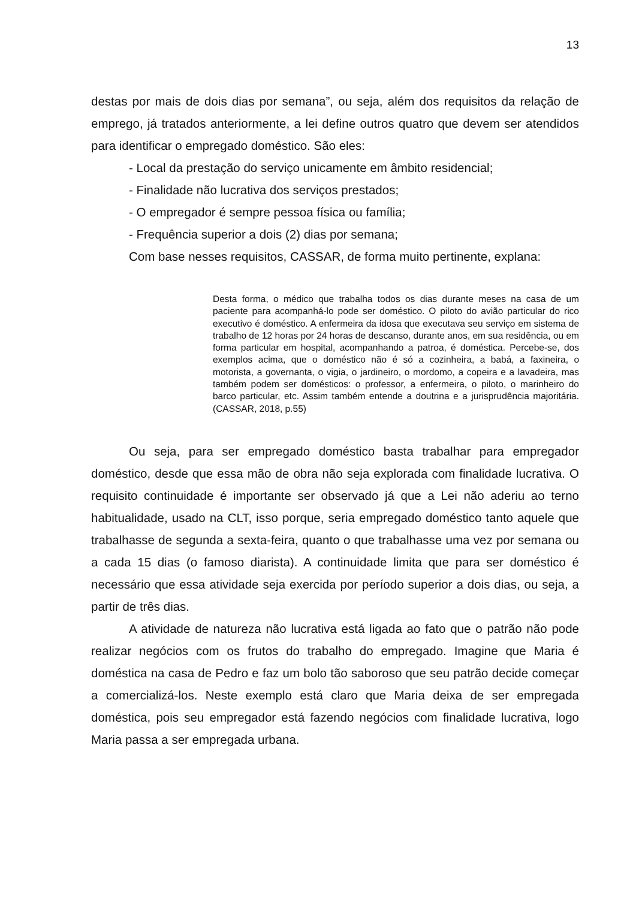13
destas por mais de dois dias por semana”, ou seja, além dos requisitos da relação de emprego, já tratados anteriormente, a lei define outros quatro que devem ser atendidos para identificar o empregado doméstico. São eles:
- Local da prestação do serviço unicamente em âmbito residencial;
- Finalidade não lucrativa dos serviços prestados;
- O empregador é sempre pessoa física ou família;
- Frequência superior a dois (2) dias por semana;
Com base nesses requisitos, CASSAR, de forma muito pertinente, explana:
Desta forma, o médico que trabalha todos os dias durante meses na casa de um paciente para acompanhá-lo pode ser doméstico. O piloto do avião particular do rico executivo é doméstico. A enfermeira da idosa que executava seu serviço em sistema de trabalho de 12 horas por 24 horas de descanso, durante anos, em sua residência, ou em forma particular em hospital, acompanhando a patroa, é doméstica. Percebe-se, dos exemplos acima, que o doméstico não é só a cozinheira, a babá, a faxineira, o motorista, a governanta, o vigia, o jardineiro, o mordomo, a copeira e a lavadeira, mas também podem ser domésticos: o professor, a enfermeira, o piloto, o marinheiro do barco particular, etc. Assim também entende a doutrina e a jurisprudência majoritária. (CASSAR, 2018, p.55)
Ou seja, para ser empregado doméstico basta trabalhar para empregador doméstico, desde que essa mão de obra não seja explorada com finalidade lucrativa. O requisito continuidade é importante ser observado já que a Lei não aderiu ao terno habitualidade, usado na CLT, isso porque, seria empregado doméstico tanto aquele que trabalhasse de segunda a sexta-feira, quanto o que trabalhasse uma vez por semana ou a cada 15 dias (o famoso diarista). A continuidade limita que para ser doméstico é necessário que essa atividade seja exercida por período superior a dois dias, ou seja, a partir de três dias.
A atividade de natureza não lucrativa está ligada ao fato que o patrão não pode realizar negócios com os frutos do trabalho do empregado. Imagine que Maria é doméstica na casa de Pedro e faz um bolo tão saboroso que seu patrão decide começar a comercializá-los. Neste exemplo está claro que Maria deixa de ser empregada doméstica, pois seu empregador está fazendo negócios com finalidade lucrativa, logo Maria passa a ser empregada urbana.